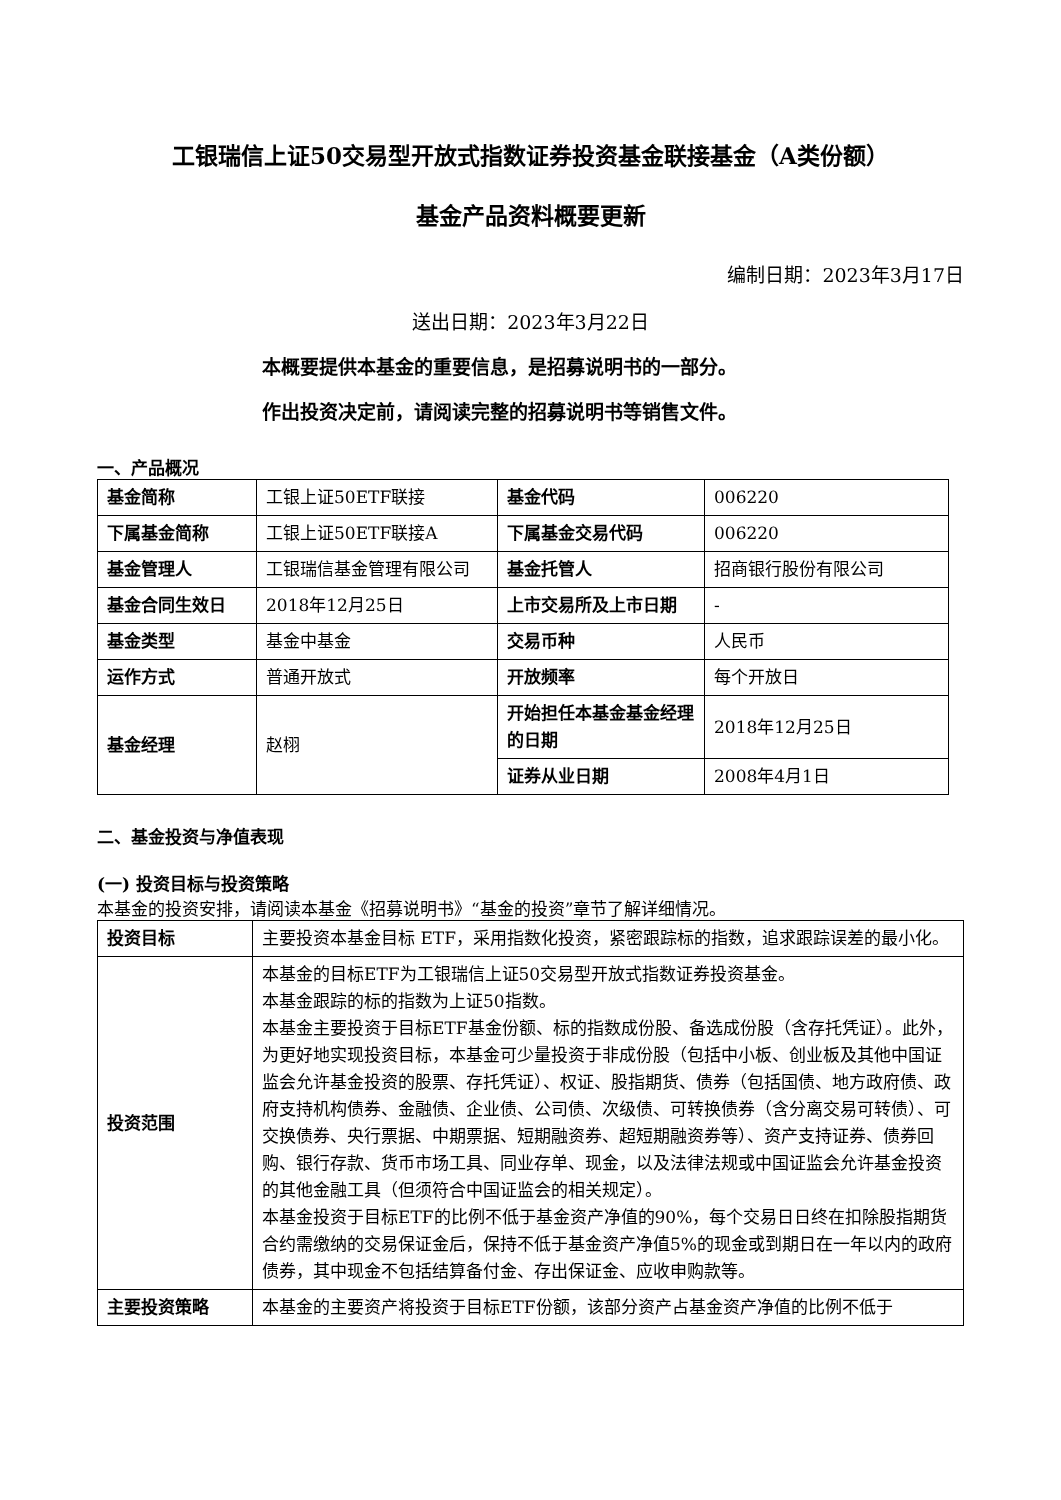工银瑞信上证50交易型开放式指数证券投资基金联接基金（A类份额）
基金产品资料概要更新
编制日期：2023年3月17日
送出日期：2023年3月22日
本概要提供本基金的重要信息，是招募说明书的一部分。
作出投资决定前，请阅读完整的招募说明书等销售文件。
一、产品概况
| 基金简称 | 工银上证50ETF联接 | 基金代码 | 006220 |
| 下属基金简称 | 工银上证50ETF联接A | 下属基金交易代码 | 006220 |
| 基金管理人 | 工银瑞信基金管理有限公司 | 基金托管人 | 招商银行股份有限公司 |
| 基金合同生效日 | 2018年12月25日 | 上市交易所及上市日期 | - |
| 基金类型 | 基金中基金 | 交易币种 | 人民币 |
| 运作方式 | 普通开放式 | 开放频率 | 每个开放日 |
| 基金经理 | 赵栩 | 开始担任本基金基金经理的日期 | 2018年12月25日 |
| | | 证券从业日期 | 2008年4月1日 |
二、基金投资与净值表现
(一) 投资目标与投资策略
本基金的投资安排，请阅读本基金《招募说明书》“基金的投资”章节了解详细情况。
| 投资目标 | 主要投资本基金目标 ETF，采用指数化投资，紧密跟踪标的指数，追求跟踪误差的最小化。 |
| 投资范围 | 本基金的目标ETF为工银瑞信上证50交易型开放式指数证券投资基金。 本基金跟踪的标的指数为上证50指数。 本基金主要投资于目标ETF基金份额、标的指数成份股、备选成份股（含存托凭证）。此外，为更好地实现投资目标，本基金可少量投资于非成份股（包括中小板、创业板及其他中国证监会允许基金投资的股票、存托凭证）、权证、股指期货、债券（包括国债、地方政府债、政府支持机构债券、金融债、企业债、公司债、次级债、可转换债券（含分离交易可转债）、可交换债券、央行票据、中期票据、短期融资券、超短期融资券等）、资产支持证券、债券回购、银行存款、货币市场工具、同业存单、现金，以及法律法规或中国证监会允许基金投资的其他金融工具（但须符合中国证监会的相关规定）。 本基金投资于目标ETF的比例不低于基金资产净值的90%，每个交易日日终在扣除股指期货合约需缴纳的交易保证金后，保持不低于基金资产净值5%的现金或到期日在一年以内的政府债券，其中现金不包括结算备付金、存出保证金、应收申购款等。 |
| 主要投资策略 | 本基金的主要资产将投资于目标ETF份额，该部分资产占基金资产净值的比例不低于 |